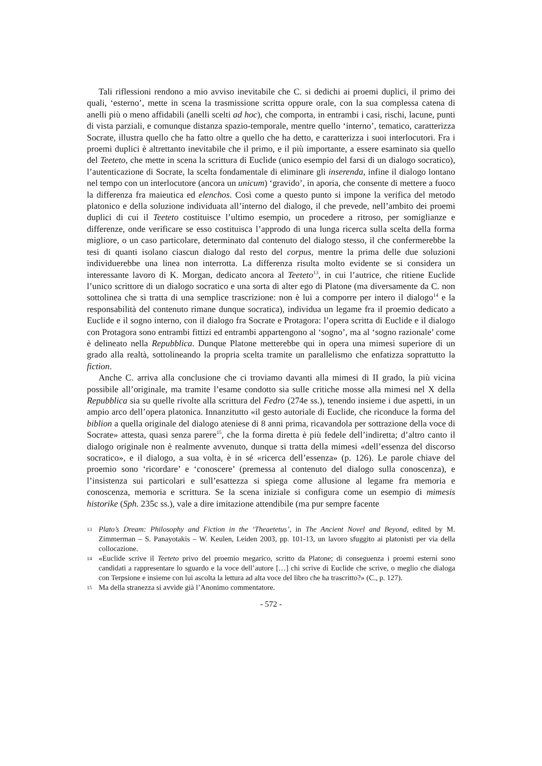Tali riflessioni rendono a mio avviso inevitabile che C. si dedichi ai proemi duplici, il primo dei quali, ‘esterno’, mette in scena la trasmissione scritta oppure orale, con la sua complessa catena di anelli più o meno affidabili (anelli scelti ad hoc), che comporta, in entrambi i casi, rischi, lacune, punti di vista parziali, e comunque distanza spazio-temporale, mentre quello ‘interno’, tematico, caratterizza Socrate, illustra quello che ha fatto oltre a quello che ha detto, e caratterizza i suoi interlocutori. Fra i proemi duplici è altrettanto inevitabile che il primo, e il più importante, a essere esaminato sia quello del Teeteto, che mette in scena la scrittura di Euclide (unico esempio del farsi di un dialogo socratico), l’autenticazione di Socrate, la scelta fondamentale di eliminare gli inserenda, infine il dialogo lontano nel tempo con un interlocutore (ancora un unicum) ‘gravido’, in aporia, che consente di mettere a fuoco la differenza fra maieutica ed elenchos. Così come a questo punto si impone la verifica del metodo platonico e della soluzione individuata all’interno del dialogo, il che prevede, nell’ambito dei proemi duplici di cui il Teeteto costituisce l’ultimo esempio, un procedere a ritroso, per somiglianze e differenze, onde verificare se esso costituisca l’approdo di una lunga ricerca sulla scelta della forma migliore, o un caso particolare, determinato dal contenuto del dialogo stesso, il che confermerebbe la tesi di quanti isolano ciascun dialogo dal resto del corpus, mentre la prima delle due soluzioni individuerebbe una linea non interrotta. La differenza risulta molto evidente se si considera un interessante lavoro di K. Morgan, dedicato ancora al Teeteto<sup>13</sup>, in cui l’autrice, che ritiene Euclide l’unico scrittore di un dialogo socratico e una sorta di alter ego di Platone (ma diversamente da C. non sottolinea che si tratta di una semplice trascrizione: non è lui a comporre per intero il dialogo<sup>14</sup> e la responsabilità del contenuto rimane dunque socratica), individua un legame fra il proemio dedicato a Euclide e il sogno interno, con il dialogo fra Socrate e Protagora: l’opera scritta di Euclide e il dialogo con Protagora sono entrambi fittizi ed entrambi appartengono al ‘sogno’, ma al ‘sogno razionale’ come è delineato nella Repubblica. Dunque Platone metterebbe qui in opera una mimesi superiore di un grado alla realtà, sottolineando la propria scelta tramite un parallelismo che enfatizza soprattutto la fiction.
Anche C. arriva alla conclusione che ci troviamo davanti alla mimesi di II grado, la più vicina possibile all’originale, ma tramite l’esame condotto sia sulle critiche mosse alla mimesi nel X della Repubblica sia su quelle rivolte alla scrittura del Fedro (274e ss.), tenendo insieme i due aspetti, in un ampio arco dell’opera platonica. Innanzitutto «il gesto autoriale di Euclide, che riconduce la forma del biblion a quella originale del dialogo ateniese di 8 anni prima, ricavandola per sottrazione della voce di Socrate» attesta, quasi senza parere<sup>15</sup>, che la forma diretta è più fedele dell’indiretta; d’altro canto il dialogo originale non è realmente avvenuto, dunque si tratta della mimesi «dell’essenza del discorso socratico», e il dialogo, a sua volta, è in sé «ricerca dell’essenza» (p. 126). Le parole chiave del proemio sono ‘ricordare’ e ‘conoscere’ (premessa al contenuto del dialogo sulla conoscenza), e l’insistenza sui particolari e sull’esattezza si spiega come allusione al legame fra memoria e conoscenza, memoria e scrittura. Se la scena iniziale si configura come un esempio di mimesis historike (Sph. 235c ss.), vale a dire imitazione attendibile (ma pur sempre facente
13 Plato’s Dream: Philosophy and Fiction in the ‘Theaetetus’, in The Ancient Novel and Beyond, edited by M. Zimmerman – S. Panayotakis – W. Keulen, Leiden 2003, pp. 101-13, un lavoro sfuggito ai platonisti per via della collocazione.
14 «Euclide scrive il Teeteto privo del proemio megarico, scritto da Platone; di conseguenza i proemi esterni sono candidati a rappresentare lo sguardo e la voce dell’autore […] chi scrive di Euclide che scrive, o meglio che dialoga con Terpsione e insieme con lui ascolta la lettura ad alta voce del libro che ha trascritto?» (C., p. 127).
15 Ma della stranezza si avvide già l’Anonimo commentatore.
- 572 -